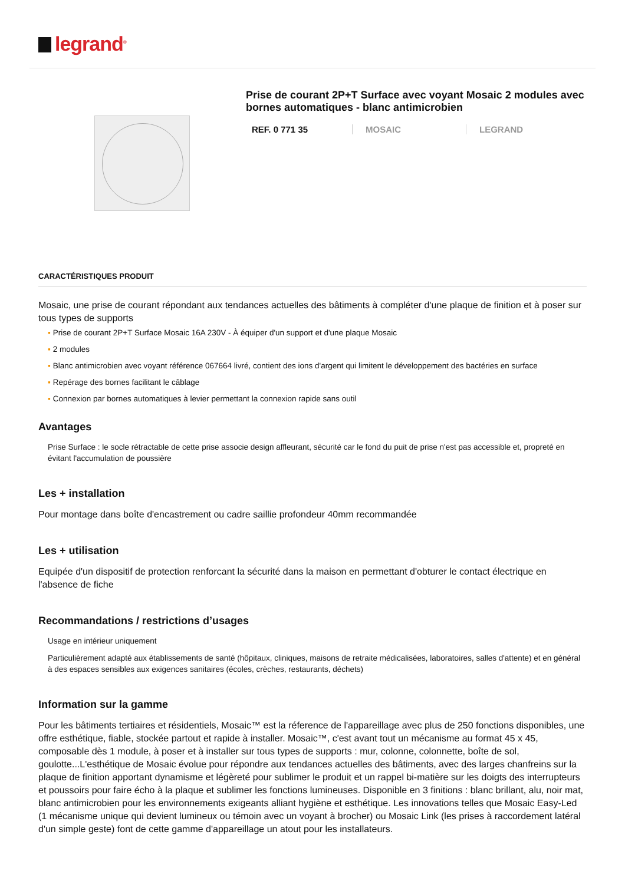legrand<sup>®</sup>
Prise de courant 2P+T Surface avec voyant Mosaic 2 modules avec bornes automatiques - blanc antimicrobien
REF. 0 771 35 MOSAIC LEGRAND
CARACTÉRISTIQUES PRODUIT
Mosaic, une prise de courant répondant aux tendances actuelles des bâtiments à compléter d'une plaque de finition et à poser sur tous types de supports
▪ Prise de courant 2P+T Surface Mosaic 16A 230V - À équiper d'un support et d'une plaque Mosaic
▪ 2 modules
▪ Blanc antimicrobien avec voyant référence 067664 livré, contient des ions d'argent qui limitent le développement des bactéries en surface
▪ Repérage des bornes facilitant le câblage
▪ Connexion par bornes automatiques à levier permettant la connexion rapide sans outil
Avantages
Prise Surface : le socle rétractable de cette prise associe design affleurant, sécurité car le fond du puit de prise n'est pas accessible et, propreté en évitant l'accumulation de poussière
Les + installation
Pour montage dans boîte d'encastrement ou cadre saillie profondeur 40mm recommandée
Les + utilisation
Equipée d'un dispositif de protection renforcant la sécurité dans la maison en permettant d'obturer le contact électrique en l'absence de fiche
Recommandations / restrictions d’usages
Usage en intérieur uniquement
Particulièrement adapté aux établissements de santé (hôpitaux, cliniques, maisons de retraite médicalisées, laboratoires, salles d'attente) et en général à des espaces sensibles aux exigences sanitaires (écoles, crèches, restaurants, déchets)
Information sur la gamme
Pour les bâtiments tertiaires et résidentiels, Mosaic™ est la réference de l'appareillage avec plus de 250 fonctions disponibles, une offre esthétique, fiable, stockée partout et rapide à installer. Mosaic™, c'est avant tout un mécanisme au format 45 x 45, composable dès 1 module, à poser et à installer sur tous types de supports : mur, colonne, colonnette, boîte de sol, goulotte...L'esthétique de Mosaic évolue pour répondre aux tendances actuelles des bâtiments, avec des larges chanfreins sur la plaque de finition apportant dynamisme et légèreté pour sublimer le produit et un rappel bi-matière sur les doigts des interrupteurs et poussoirs pour faire écho à la plaque et sublimer les fonctions lumineuses. Disponible en 3 finitions : blanc brillant, alu, noir mat, blanc antimicrobien pour les environnements exigeants alliant hygiène et esthétique. Les innovations telles que Mosaic Easy-Led (1 mécanisme unique qui devient lumineux ou témoin avec un voyant à brocher) ou Mosaic Link (les prises à raccordement latéral d'un simple geste) font de cette gamme d'appareillage un atout pour les installateurs.